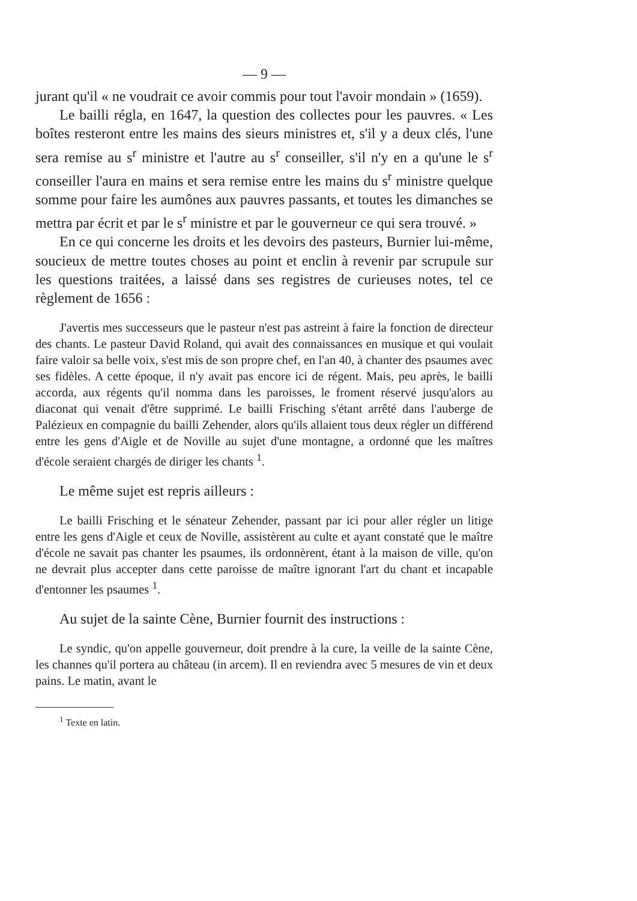— 9 —
jurant qu'il « ne voudrait ce avoir commis pour tout l'avoir mondain » (1659).
Le bailli régla, en 1647, la question des collectes pour les pauvres. « Les boîtes resteront entre les mains des sieurs ministres et, s'il y a deux clés, l'une sera remise au s<sup>r</sup> ministre et l'autre au s<sup>r</sup> conseiller, s'il n'y en a qu'une le s<sup>r</sup> conseiller l'aura en mains et sera remise entre les mains du s<sup>r</sup> ministre quelque somme pour faire les aumônes aux pauvres passants, et toutes les dimanches se mettra par écrit et par le s<sup>r</sup> ministre et par le gouverneur ce qui sera trouvé. »
En ce qui concerne les droits et les devoirs des pasteurs, Burnier lui-même, soucieux de mettre toutes choses au point et enclin à revenir par scrupule sur les questions traitées, a laissé dans ses registres de curieuses notes, tel ce règlement de 1656 :
J'avertis mes successeurs que le pasteur n'est pas astreint à faire la fonction de directeur des chants. Le pasteur David Roland, qui avait des connaissances en musique et qui voulait faire valoir sa belle voix, s'est mis de son propre chef, en l'an 40, à chanter des psaumes avec ses fidèles. A cette époque, il n'y avait pas encore ici de régent. Mais, peu après, le bailli accorda, aux régents qu'il nomma dans les paroisses, le froment réservé jusqu'alors au diaconat qui venait d'être supprimé. Le bailli Frisching s'étant arrêté dans l'auberge de Palézieux en compagnie du bailli Zehender, alors qu'ils allaient tous deux régler un différend entre les gens d'Aigle et de Noville au sujet d'une montagne, a ordonné que les maîtres d'école seraient chargés de diriger les chants <sup>1</sup>.
Le même sujet est repris ailleurs :
Le bailli Frisching et le sénateur Zehender, passant par ici pour aller régler un litige entre les gens d'Aigle et ceux de Noville, assistèrent au culte et ayant constaté que le maître d'école ne savait pas chanter les psaumes, ils ordonnèrent, étant à la maison de ville, qu'on ne devrait plus accepter dans cette paroisse de maître ignorant l'art du chant et incapable d'entonner les psaumes <sup>1</sup>.
Au sujet de la sainte Cène, Burnier fournit des instructions :
Le syndic, qu'on appelle gouverneur, doit prendre à la cure, la veille de la sainte Cène, les channes qu'il portera au château (in arcem). Il en reviendra avec 5 mesures de vin et deux pains. Le matin, avant le
<sup>1</sup> Texte en latin.